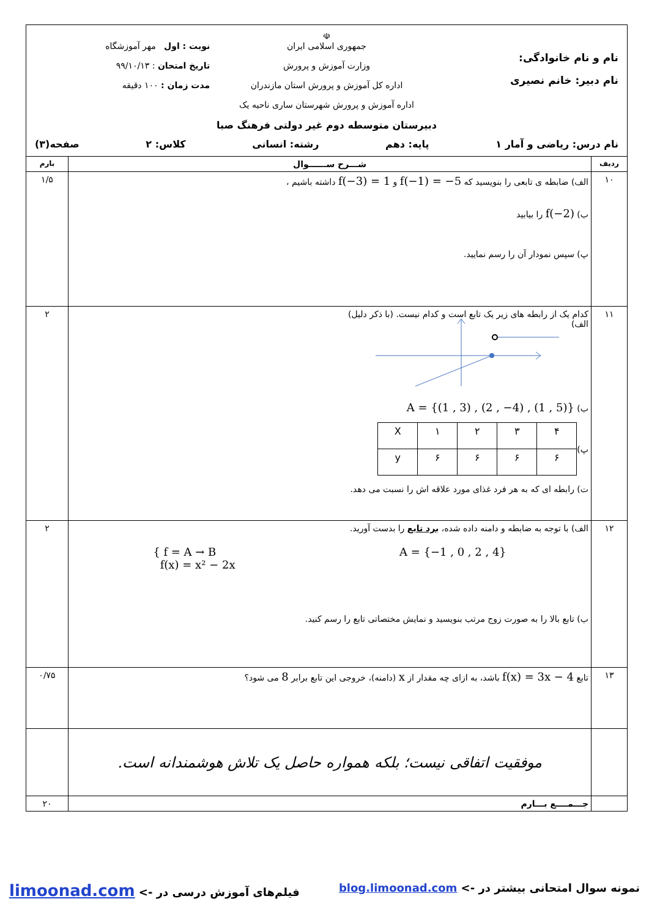| نام و نام خانوادگی: نام دبیر: خانم نصیری ☫ جمهوری اسلامی ایران وزارت آموزش و پرورش اداره کل آموزش و پرورش استان مازندران اداره آموزش و پرورش شهرستان ساری ناحیه یک دبیرستان متوسطه دوم غیر دولتی فرهنگ صبا نوبت : اول مهر آموزشگاه تاریخ امتحان : ۹۹/۱۰/۱۳ مدت زمان : ۱۰۰ دقیقه نام درس: ریاضی و آمار ۱ پایه: دهم رشته: انسانی کلاس: ۲ صفحه(۳) | | |
| ردیف | شـــرح ســــــوال | بارم |
| ۱۰ | الف) ضابطه ی تابعی را بنویسید که f(−1) = −5 و f(−3) = 1 داشته باشیم ، ب) f(−2) را بیابید پ) سپس نمودار آن را رسم نمایید. | ۱/۵ |
| ۱۱ | کدام یک از رابطه های زیر یک تابع است و کدام نیست. (با ذکر دلیل) الف) ب) A = {(1 , 3) , (2 , −4) , (1 , 5)} پ) / X / ۱ / ۲ / ۳ / ۴ / / y / ۶ / ۶ / ۶ / ۶ / ت) رابطه ای که به هر فرد غذای مورد علاقه اش را نسبت می دهد. | ۲ |
| ۱۲ | الف) با توجه به ضابطه و دامنه داده شده، برد تابع را بدست آورید. A = {−1 , 0 , 2 , 4} { f = A → B f(x) = x² − 2x ب) تابع بالا را به صورت زوج مرتب بنویسید و نمایش مختصاتی تابع را رسم کنید. | ۲ |
| ۱۳ | تابع f(x) = 3x − 4 باشد، به ازای چه مقدار از x (دامنه)، خروجی این تابع برابر 8 می شود؟ | ۰/۷۵ |
| | موفقیت اتفاقی نیست؛ بلکه همواره حاصل یک تلاش هوشمندانه است. | |
| | جـــمــــع بـــارم | ۲۰ |
نمونه سوال امتحانی بیشتر در -> blog.limoonad.com فیلم‌های آموزش درسی در -> limoonad.com